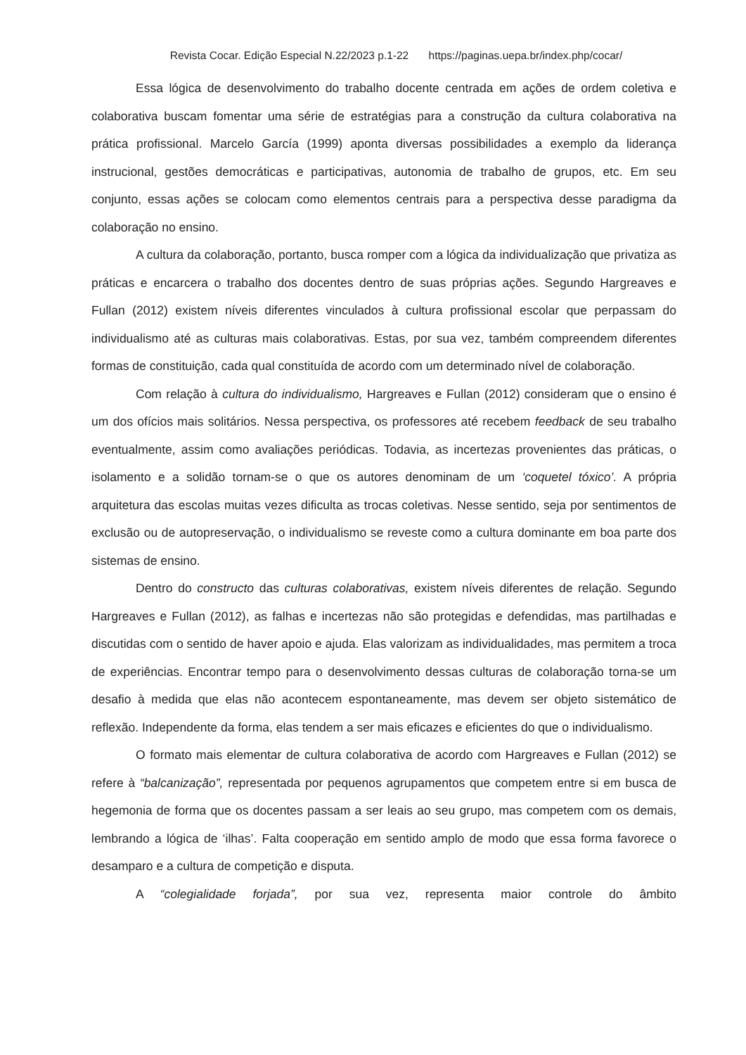Revista Cocar. Edição Especial N.22/2023 p.1-22 https://paginas.uepa.br/index.php/cocar/
Essa lógica de desenvolvimento do trabalho docente centrada em ações de ordem coletiva e colaborativa buscam fomentar uma série de estratégias para a construção da cultura colaborativa na prática profissional. Marcelo García (1999) aponta diversas possibilidades a exemplo da liderança instrucional, gestões democráticas e participativas, autonomia de trabalho de grupos, etc. Em seu conjunto, essas ações se colocam como elementos centrais para a perspectiva desse paradigma da colaboração no ensino.
A cultura da colaboração, portanto, busca romper com a lógica da individualização que privatiza as práticas e encarcera o trabalho dos docentes dentro de suas próprias ações. Segundo Hargreaves e Fullan (2012) existem níveis diferentes vinculados à cultura profissional escolar que perpassam do individualismo até as culturas mais colaborativas. Estas, por sua vez, também compreendem diferentes formas de constituição, cada qual constituída de acordo com um determinado nível de colaboração.
Com relação à cultura do individualismo, Hargreaves e Fullan (2012) consideram que o ensino é um dos ofícios mais solitários. Nessa perspectiva, os professores até recebem feedback de seu trabalho eventualmente, assim como avaliações periódicas. Todavia, as incertezas provenientes das práticas, o isolamento e a solidão tornam-se o que os autores denominam de um ‘coquetel tóxico’. A própria arquitetura das escolas muitas vezes dificulta as trocas coletivas. Nesse sentido, seja por sentimentos de exclusão ou de autopreservação, o individualismo se reveste como a cultura dominante em boa parte dos sistemas de ensino.
Dentro do constructo das culturas colaborativas, existem níveis diferentes de relação. Segundo Hargreaves e Fullan (2012), as falhas e incertezas não são protegidas e defendidas, mas partilhadas e discutidas com o sentido de haver apoio e ajuda. Elas valorizam as individualidades, mas permitem a troca de experiências. Encontrar tempo para o desenvolvimento dessas culturas de colaboração torna-se um desafio à medida que elas não acontecem espontaneamente, mas devem ser objeto sistemático de reflexão. Independente da forma, elas tendem a ser mais eficazes e eficientes do que o individualismo.
O formato mais elementar de cultura colaborativa de acordo com Hargreaves e Fullan (2012) se refere à “balcanização”, representada por pequenos agrupamentos que competem entre si em busca de hegemonia de forma que os docentes passam a ser leais ao seu grupo, mas competem com os demais, lembrando a lógica de ‘ilhas’. Falta cooperação em sentido amplo de modo que essa forma favorece o desamparo e a cultura de competição e disputa.
A “colegialidade forjada”, por sua vez, representa maior controle do âmbito